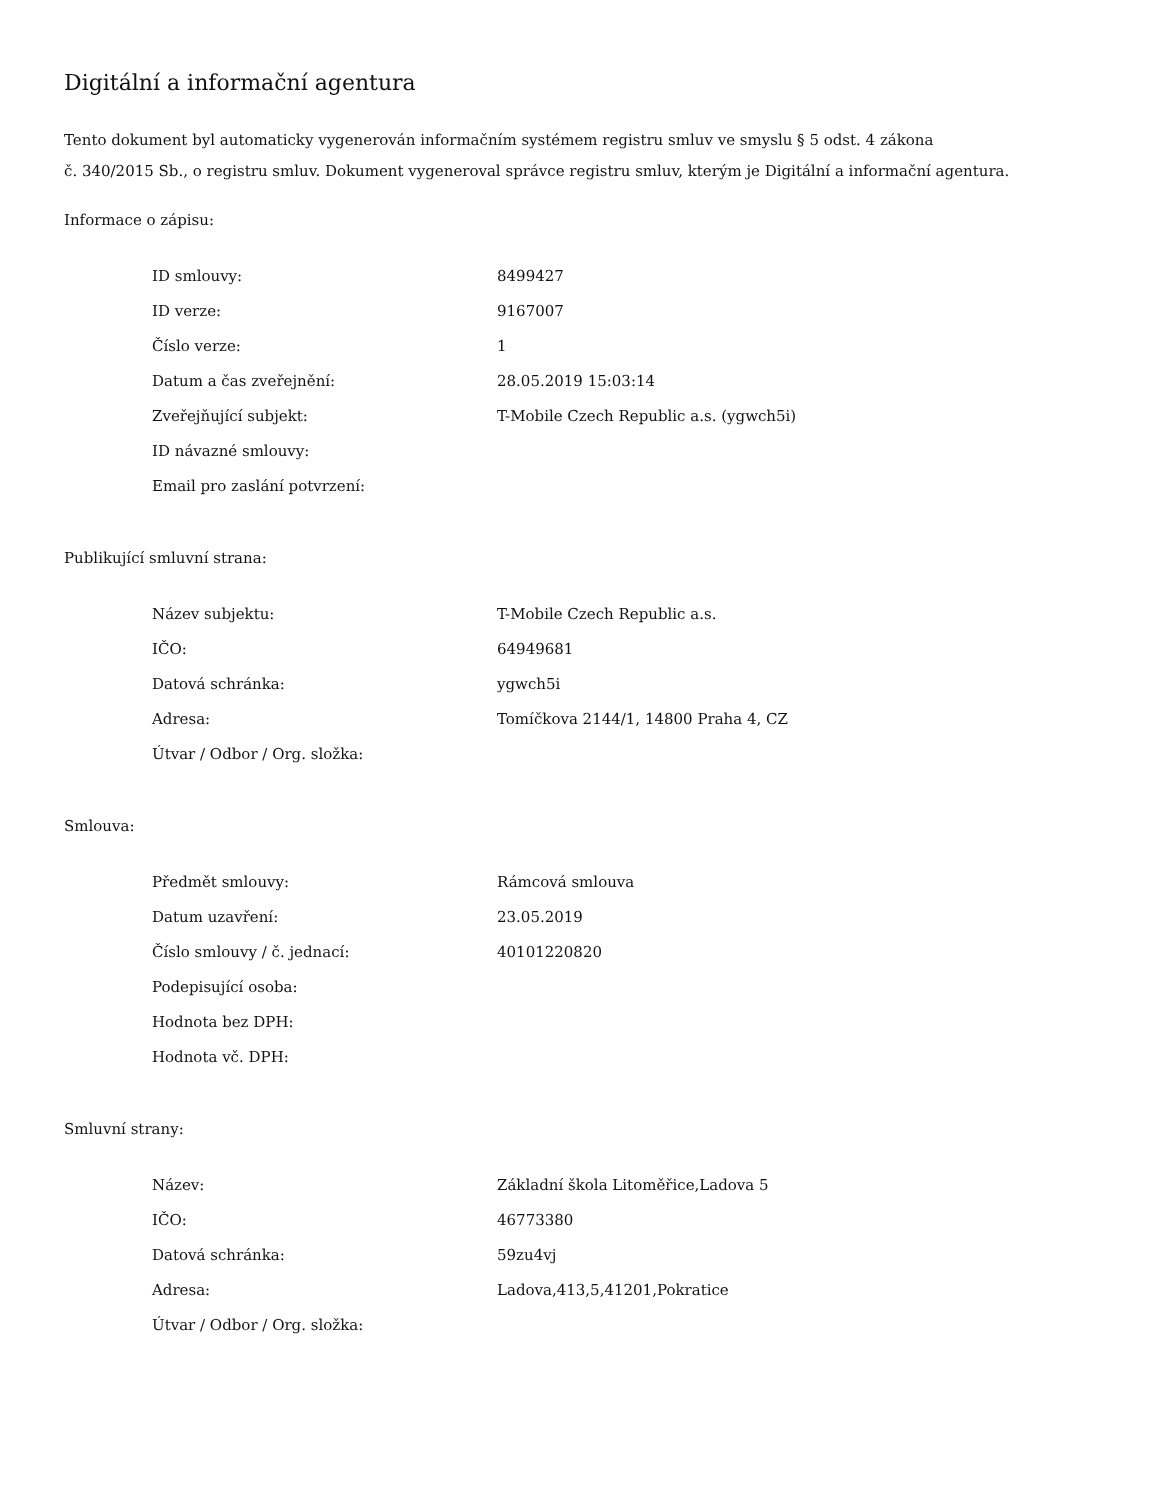Digitální a informační agentura
Tento dokument byl automaticky vygenerován informačním systémem registru smluv ve smyslu § 5 odst. 4 zákona
č. 340/2015 Sb., o registru smluv. Dokument vygeneroval správce registru smluv, kterým je Digitální a informační agentura.
Informace o zápisu:
| ID smlouvy: | 8499427 |
| ID verze: | 9167007 |
| Číslo verze: | 1 |
| Datum a čas zveřejnění: | 28.05.2019 15:03:14 |
| Zveřejňující subjekt: | T-Mobile Czech Republic a.s. (ygwch5i) |
| ID návazné smlouvy: | |
| Email pro zaslání potvrzení: | |
Publikující smluvní strana:
| Název subjektu: | T-Mobile Czech Republic a.s. |
| IČO: | 64949681 |
| Datová schránka: | ygwch5i |
| Adresa: | Tomíčkova 2144/1, 14800 Praha 4, CZ |
| Útvar / Odbor / Org. složka: | |
Smlouva:
| Předmět smlouvy: | Rámcová smlouva |
| Datum uzavření: | 23.05.2019 |
| Číslo smlouvy / č. jednací: | 40101220820 |
| Podepisující osoba: | |
| Hodnota bez DPH: | |
| Hodnota vč. DPH: | |
Smluvní strany:
| Název: | Základní škola Litoměřice,Ladova 5 |
| IČO: | 46773380 |
| Datová schránka: | 59zu4vj |
| Adresa: | Ladova,413,5,41201,Pokratice |
| Útvar / Odbor / Org. složka: | |